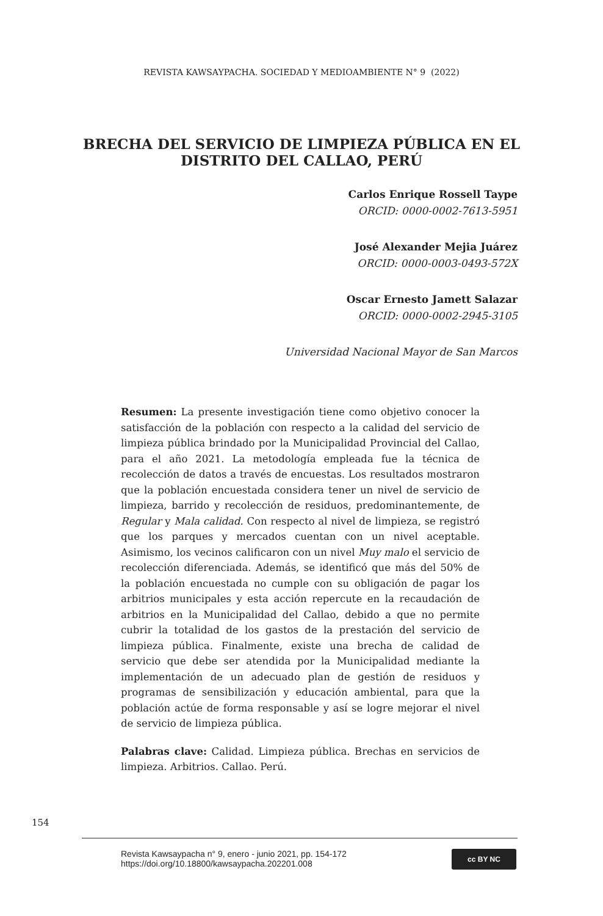REVISTA KAWSAYPACHA. SOCIEDAD Y MEDIOAMBIENTE N° 9 (2022)
BRECHA DEL SERVICIO DE LIMPIEZA PÚBLICA EN EL DISTRITO DEL CALLAO, PERÚ
Carlos Enrique Rossell Taype
ORCID: 0000-0002-7613-5951
José Alexander Mejia Juárez
ORCID: 0000-0003-0493-572X
Oscar Ernesto Jamett Salazar
ORCID: 0000-0002-2945-3105
Universidad Nacional Mayor de San Marcos
Resumen: La presente investigación tiene como objetivo conocer la satisfacción de la población con respecto a la calidad del servicio de limpieza pública brindado por la Municipalidad Provincial del Callao, para el año 2021. La metodología empleada fue la técnica de recolección de datos a través de encuestas. Los resultados mostraron que la población encuestada considera tener un nivel de servicio de limpieza, barrido y recolección de residuos, predominantemente, de Regular y Mala calidad. Con respecto al nivel de limpieza, se registró que los parques y mercados cuentan con un nivel aceptable. Asimismo, los vecinos calificaron con un nivel Muy malo el servicio de recolección diferenciada. Además, se identificó que más del 50% de la población encuestada no cumple con su obligación de pagar los arbitrios municipales y esta acción repercute en la recaudación de arbitrios en la Municipalidad del Callao, debido a que no permite cubrir la totalidad de los gastos de la prestación del servicio de limpieza pública. Finalmente, existe una brecha de calidad de servicio que debe ser atendida por la Municipalidad mediante la implementación de un adecuado plan de gestión de residuos y programas de sensibilización y educación ambiental, para que la población actúe de forma responsable y así se logre mejorar el nivel de servicio de limpieza pública.
Palabras clave: Calidad. Limpieza pública. Brechas en servicios de limpieza. Arbitrios. Callao. Perú.
154
Revista Kawsaypacha n° 9, enero - junio 2021, pp. 154-172
https://doi.org/10.18800/kawsaypacha.202201.008
cc BY NC